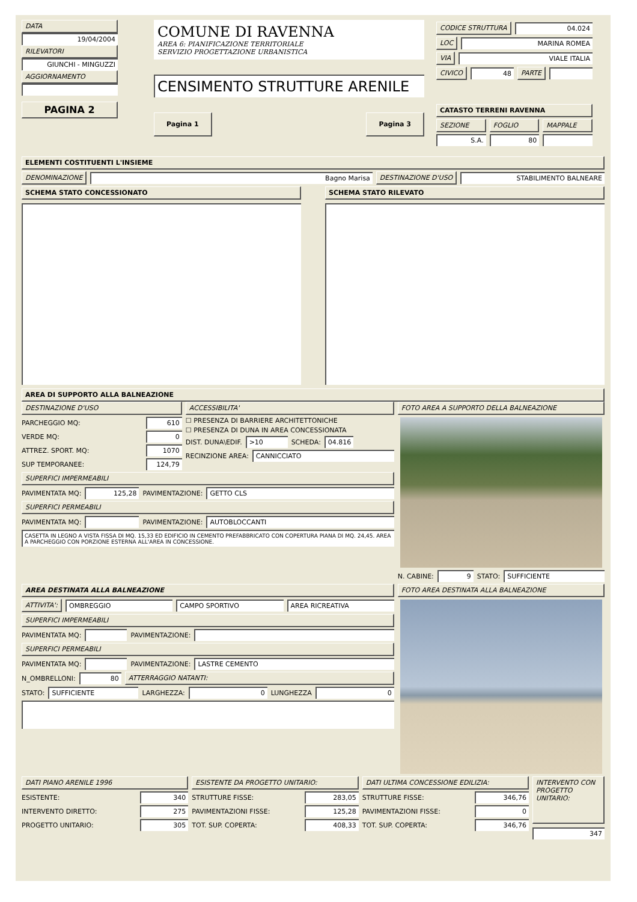DATA
19/04/2004
RILEVATORI
GIUNCHI - MINGUZZI
AGGIORNAMENTO
PAGINA 2
COMUNE DI RAVENNA
AREA 6: PIANIFICAZIONE TERRITORIALE
SERVIZIO PROGETTAZIONE URBANISTICA
CENSIMENTO STRUTTURE ARENILE
Pagina 1 Pagina 3
CODICE STRUTTURA 04.024
LOC MARINA ROMEA
VIA VIALE ITALIA
CIVICO 48 PARTE
CATASTO TERRENI RAVENNA
SEZIONE FOGLIO MAPPALE
S.A. 80
ELEMENTI COSTITUENTI L'INSIEME
DENOMINAZIONE Bagno Marisa DESTINAZIONE D'USO STABILIMENTO BALNEARE
SCHEMA STATO CONCESSIONATO SCHEMA STATO RILEVATO
AREA DI SUPPORTO ALLA BALNEAZIONE
DESTINAZIONE D'USO
PARCHEGGIO MQ: 610
VERDE MQ: 0
ATTREZ. SPORT. MQ: 1070
SUP TEMPORANEE: 124,79
ACCESSIBILITA'
☐ PRESENZA DI BARRIERE ARCHITETTONICHE
☐ PRESENZA DI DUNA IN AREA CONCESSIONATA
DIST. DUNA\EDIF. >10 SCHEDA: 04.816
RECINZIONE AREA: CANNICCIATO
SUPERFICI IMPERMEABILI
PAVIMENTATA MQ: 125,28 PAVIMENTAZIONE: GETTO CLS
SUPERFICI PERMEABILI
PAVIMENTATA MQ: PAVIMENTAZIONE: AUTOBLOCCANTI
CASETTA IN LEGNO A VISTA FISSA DI MQ. 15,33 ED EDIFICIO IN CEMENTO PREFABBRICATO CON COPERTURA PIANA DI MQ. 24,45. AREA A PARCHEGGIO CON PORZIONE ESTERNA ALL'AREA IN CONCESSIONE.
FOTO AREA A SUPPORTO DELLA BALNEAZIONE
N. CABINE: 9 STATO: SUFFICIENTE
AREA DESTINATA ALLA BALNEAZIONE
ATTIVITA': OMBREGGIO CAMPO SPORTIVO AREA RICREATIVA
SUPERFICI IMPERMEABILI
PAVIMENTATA MQ: PAVIMENTAZIONE:
SUPERFICI PERMEABILI
PAVIMENTATA MQ: PAVIMENTAZIONE: LASTRE CEMENTO
N_OMBRELLONI: 80 ATTERRAGGIO NATANTI:
STATO: SUFFICIENTE LARGHEZZA: 0 LUNGHEZZA 0
FOTO AREA DESTINATA ALLA BALNEAZIONE
DATI PIANO ARENILE 1996
ESISTENTE: 340
INTERVENTO DIRETTO: 275
PROGETTO UNITARIO: 305
ESISTENTE DA PROGETTO UNITARIO:
STRUTTURE FISSE: 283,05
PAVIMENTAZIONI FISSE: 125,28
TOT. SUP. COPERTA: 408,33
DATI ULTIMA CONCESSIONE EDILIZIA:
STRUTTURE FISSE: 346,76
PAVIMENTAZIONI FISSE: 0
TOT. SUP. COPERTA: 346,76
INTERVENTO CON PROGETTO UNITARIO:
347